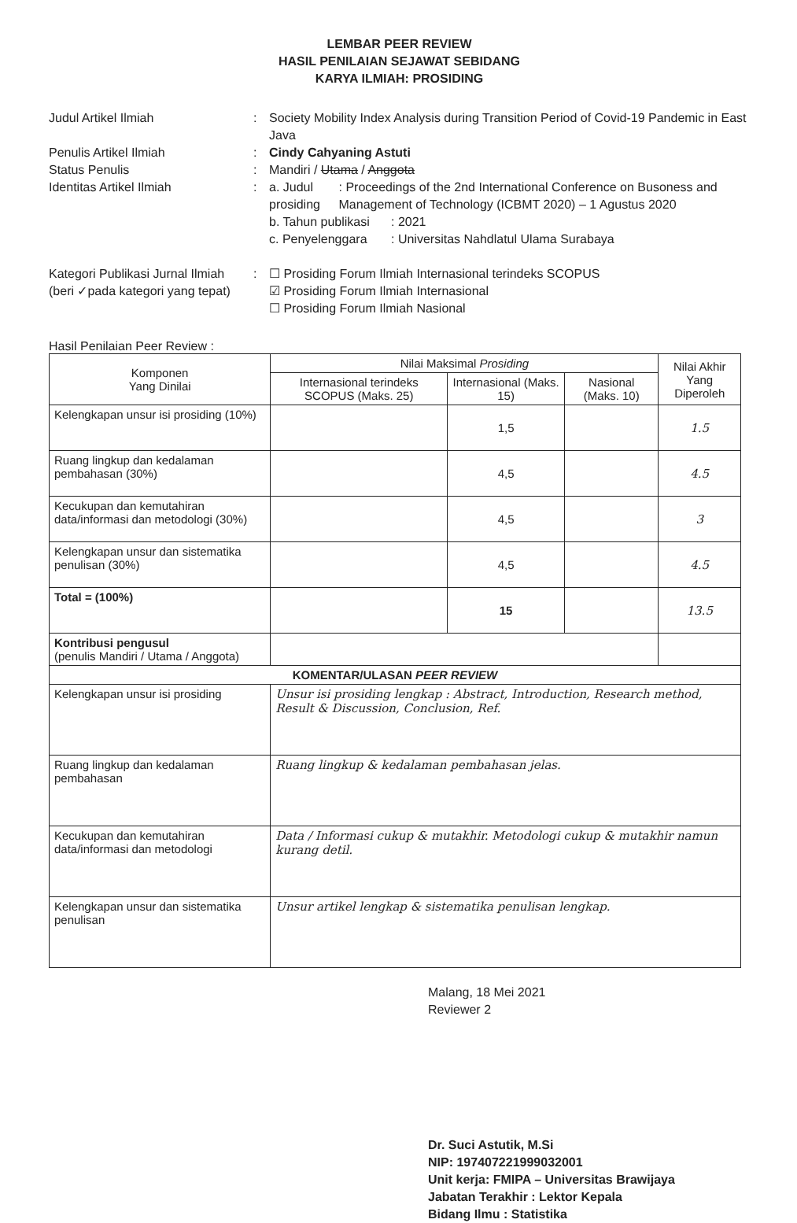LEMBAR PEER REVIEW
HASIL PENILAIAN SEJAWAT SEBIDANG
KARYA ILMIAH: PROSIDING
Judul Artikel Ilmiah : Society Mobility Index Analysis during Transition Period of Covid-19 Pandemic in East Java
Penulis Artikel Ilmiah : Cindy Cahyaning Astuti
Status Penulis : Mandiri / Utama / Anggota
Identitas Artikel Ilmiah :
a. Judul prosiding
: Proceedings of the 2nd International Conference on Busoness and Management of Technology (ICBMT 2020) – 1 Agustus 2020
b. Tahun publikasi
: 2021
c. Penyelenggara : Universitas Nahdlatul Ulama Surabaya
Kategori Publikasi Jurnal Ilmiah
(beri ✓pada kategori yang tepat)
: ☐ Prosiding Forum Ilmiah Internasional terindeks SCOPUS
☑ Prosiding Forum Ilmiah Internasional
☐ Prosiding Forum Ilmiah Nasional
Hasil Penilaian Peer Review :
| Komponen Yang Dinilai | Nilai Maksimal Prosiding | | | Nilai Akhir Yang Diperoleh |
| --- | --- | --- | --- | --- |
| | Internasional terindeks SCOPUS (Maks. 25) | Internasional (Maks. 15) | Nasional (Maks. 10) | |
| Kelengkapan unsur isi prosiding (10%) | | 1,5 | | 1.5 |
| Ruang lingkup dan kedalaman pembahasan (30%) | | 4,5 | | 4.5 |
| Kecukupan dan kemutahiran data/informasi dan metodologi (30%) | | 4,5 | | 3 |
| Kelengkapan unsur dan sistematika penulisan (30%) | | 4,5 | | 4.5 |
| Total = (100%) | | 15 | | 13.5 |
| Kontribusi pengusul (penulis Mandiri / Utama / Anggota) | | | | |
| KOMENTAR/ULASAN PEER REVIEW | | | | |
| Kelengkapan unsur isi prosiding | Unsur isi prosiding lengkap : Abstract, Introduction, Research method, Result & Discussion, Conclusion, Ref. | | | |
| Ruang lingkup dan kedalaman pembahasan | Ruang lingkup & kedalaman pembahasan jelas. | | | |
| Kecukupan dan kemutahiran data/informasi dan metodologi | Data / Informasi cukup & mutakhir. Metodologi cukup & mutakhir namun kurang detil. | | | |
| Kelengkapan unsur dan sistematika penulisan | Unsur artikel lengkap & sistematika penulisan lengkap. | | | |
Malang, 18 Mei 2021
Reviewer 2
Dr. Suci Astutik, M.Si
NIP: 197407221999032001
Unit kerja: FMIPA – Universitas Brawijaya
Jabatan Terakhir : Lektor Kepala
Bidang Ilmu : Statistika